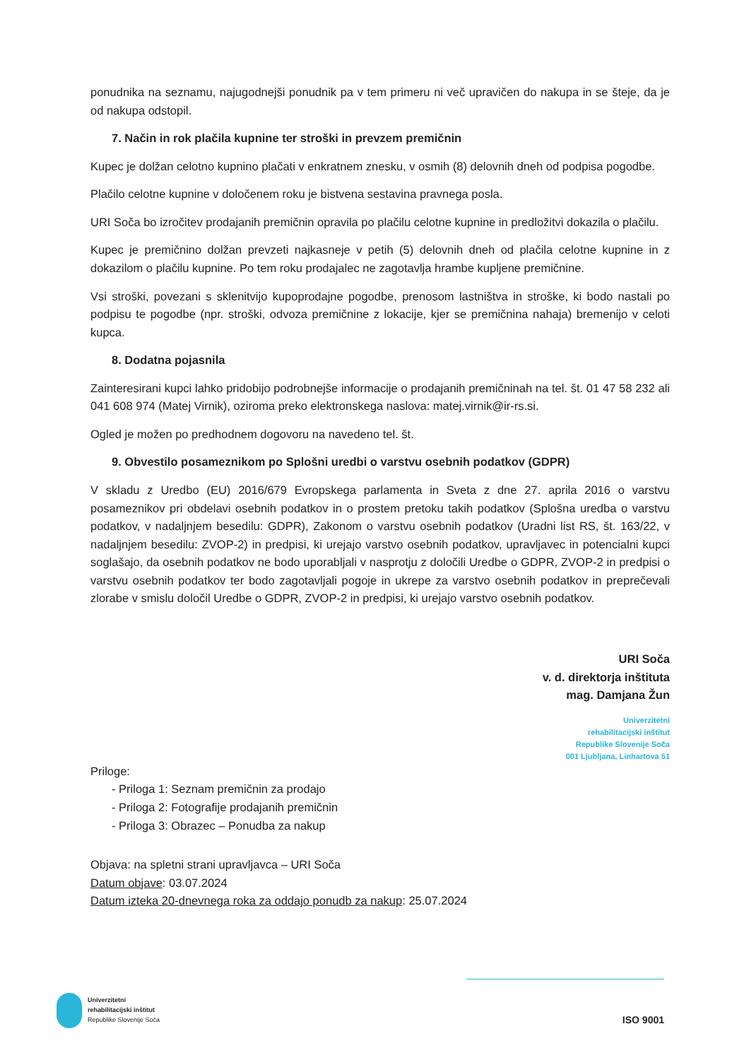ponudnika na seznamu, najugodnejši ponudnik pa v tem primeru ni več upravičen do nakupa in se šteje, da je od nakupa odstopil.
7. Način in rok plačila kupnine ter stroški in prevzem premičnin
Kupec je dolžan celotno kupnino plačati v enkratnem znesku, v osmih (8) delovnih dneh od podpisa pogodbe.
Plačilo celotne kupnine v določenem roku je bistvena sestavina pravnega posla.
URI Soča bo izročitev prodajanih premičnin opravila po plačilu celotne kupnine in predložitvi dokazila o plačilu.
Kupec je premičnino dolžan prevzeti najkasneje v petih (5) delovnih dneh od plačila celotne kupnine in z dokazilom o plačilu kupnine. Po tem roku prodajalec ne zagotavlja hrambe kupljene premičnine.
Vsi stroški, povezani s sklenitvijo kupoprodajne pogodbe, prenosom lastništva in stroške, ki bodo nastali po podpisu te pogodbe (npr. stroški, odvoza premičnine z lokacije, kjer se premičnina nahaja) bremenijo v celoti kupca.
8. Dodatna pojasnila
Zainteresirani kupci lahko pridobijo podrobnejše informacije o prodajanih premičninah na tel. št. 01 47 58 232 ali 041 608 974 (Matej Virnik), oziroma preko elektronskega naslova: matej.virnik@ir-rs.si.
Ogled je možen po predhodnem dogovoru na navedeno tel. št.
9. Obvestilo posameznikom po Splošni uredbi o varstvu osebnih podatkov (GDPR)
V skladu z Uredbo (EU) 2016/679 Evropskega parlamenta in Sveta z dne 27. aprila 2016 o varstvu posameznikov pri obdelavi osebnih podatkov in o prostem pretoku takih podatkov (Splošna uredba o varstvu podatkov, v nadaljnjem besedilu: GDPR), Zakonom o varstvu osebnih podatkov (Uradni list RS, št. 163/22, v nadaljnjem besedilu: ZVOP-2) in predpisi, ki urejajo varstvo osebnih podatkov, upravljavec in potencialni kupci soglašajo, da osebnih podatkov ne bodo uporabljali v nasprotju z določili Uredbe o GDPR, ZVOP-2 in predpisi o varstvu osebnih podatkov ter bodo zagotavljali pogoje in ukrepe za varstvo osebnih podatkov in preprečevali zlorabe v smislu določil Uredbe o GDPR, ZVOP-2 in predpisi, ki urejajo varstvo osebnih podatkov.
URI Soča
v. d. direktorja inštituta
mag. Damjana Žun
Univerzitetni
rehabilitacijski inštitut
Republike Slovenije Soča
001 Ljubljana, Linhartova 51
Priloge:
- Priloga 1: Seznam premičnin za prodajo
- Priloga 2: Fotografije prodajanih premičnin
- Priloga 3: Obrazec – Ponudba za nakup
Objava: na spletni strani upravljavca – URI Soča
Datum objave: 03.07.2024
Datum izteka 20-dnevnega roka za oddajo ponudb za nakup: 25.07.2024
Univerzitetni
rehabilitacijski inštitut
Republike Slovenije Soča
ISO 9001